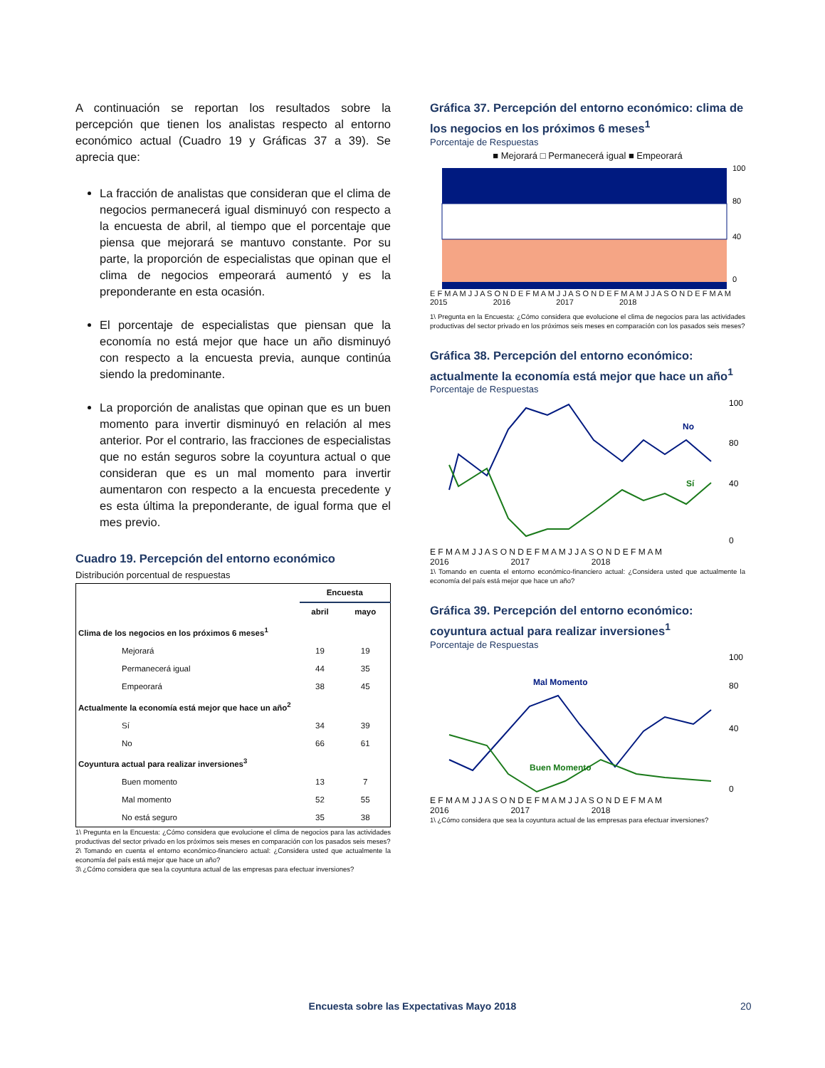A continuación se reportan los resultados sobre la percepción que tienen los analistas respecto al entorno económico actual (Cuadro 19 y Gráficas 37 a 39). Se aprecia que:
La fracción de analistas que consideran que el clima de negocios permanecerá igual disminuyó con respecto a la encuesta de abril, al tiempo que el porcentaje que piensa que mejorará se mantuvo constante. Por su parte, la proporción de especialistas que opinan que el clima de negocios empeorará aumentó y es la preponderante en esta ocasión.
El porcentaje de especialistas que piensan que la economía no está mejor que hace un año disminuyó con respecto a la encuesta previa, aunque continúa siendo la predominante.
La proporción de analistas que opinan que es un buen momento para invertir disminuyó en relación al mes anterior. Por el contrario, las fracciones de especialistas que no están seguros sobre la coyuntura actual o que consideran que es un mal momento para invertir aumentaron con respecto a la encuesta precedente y es esta última la preponderante, de igual forma que el mes previo.
Cuadro 19. Percepción del entorno económico
Distribución porcentual de respuestas
| | Encuesta | |
| --- | --- | --- |
| | abril | mayo |
| Clima de los negocios en los próximos 6 meses<sup>1</sup> | | |
| Mejorará | 19 | 19 |
| Permanecerá igual | 44 | 35 |
| Empeorará | 38 | 45 |
| Actualmente la economía está mejor que hace un año<sup>2</sup> | | |
| Sí | 34 | 39 |
| No | 66 | 61 |
| Coyuntura actual para realizar inversiones<sup>3</sup> | | |
| Buen momento | 13 | 7 |
| Mal momento | 52 | 55 |
| No está seguro | 35 | 38 |
1\ Pregunta en la Encuesta: ¿Cómo considera que evolucione el clima de negocios para las actividades productivas del sector privado en los próximos seis meses en comparación con los pasados seis meses?
2\ Tomando en cuenta el entorno económico-financiero actual: ¿Considera usted que actualmente la economía del país está mejor que hace un año?
3\ ¿Cómo considera que sea la coyuntura actual de las empresas para efectuar inversiones?
Gráfica 37. Percepción del entorno económico: clima de los negocios en los próximos 6 meses<sup>1</sup>
Porcentaje de Respuestas
■ Mejorará □ Permanecerá igual ■ Empeorará
100
80
40
0
E F M A M J J A S O N D E F M A M J J A S O N D E F M A M J J A S O N D E F M A M
2015 2016 2017 2018
1\ Pregunta en la Encuesta: ¿Cómo considera que evolucione el clima de negocios para las actividades productivas del sector privado en los próximos seis meses en comparación con los pasados seis meses?
Gráfica 38. Percepción del entorno económico: actualmente la economía está mejor que hace un año<sup>1</sup>
Porcentaje de Respuestas
No
Sí
100
80
40
0
E F M A M J J A S O N D E F M A M J J A S O N D E F M A M
2016 2017 2018
1\ Tomando en cuenta el entorno económico-financiero actual: ¿Considera usted que actualmente la economía del país está mejor que hace un año?
Gráfica 39. Percepción del entorno económico: coyuntura actual para realizar inversiones<sup>1</sup>
Porcentaje de Respuestas
Mal Momento
Buen Momento
100
80
40
0
E F M A M J J A S O N D E F M A M J J A S O N D E F M A M
2016 2017 2018
1\ ¿Cómo considera que sea la coyuntura actual de las empresas para efectuar inversiones?
Encuesta sobre las Expectativas Mayo 2018 20